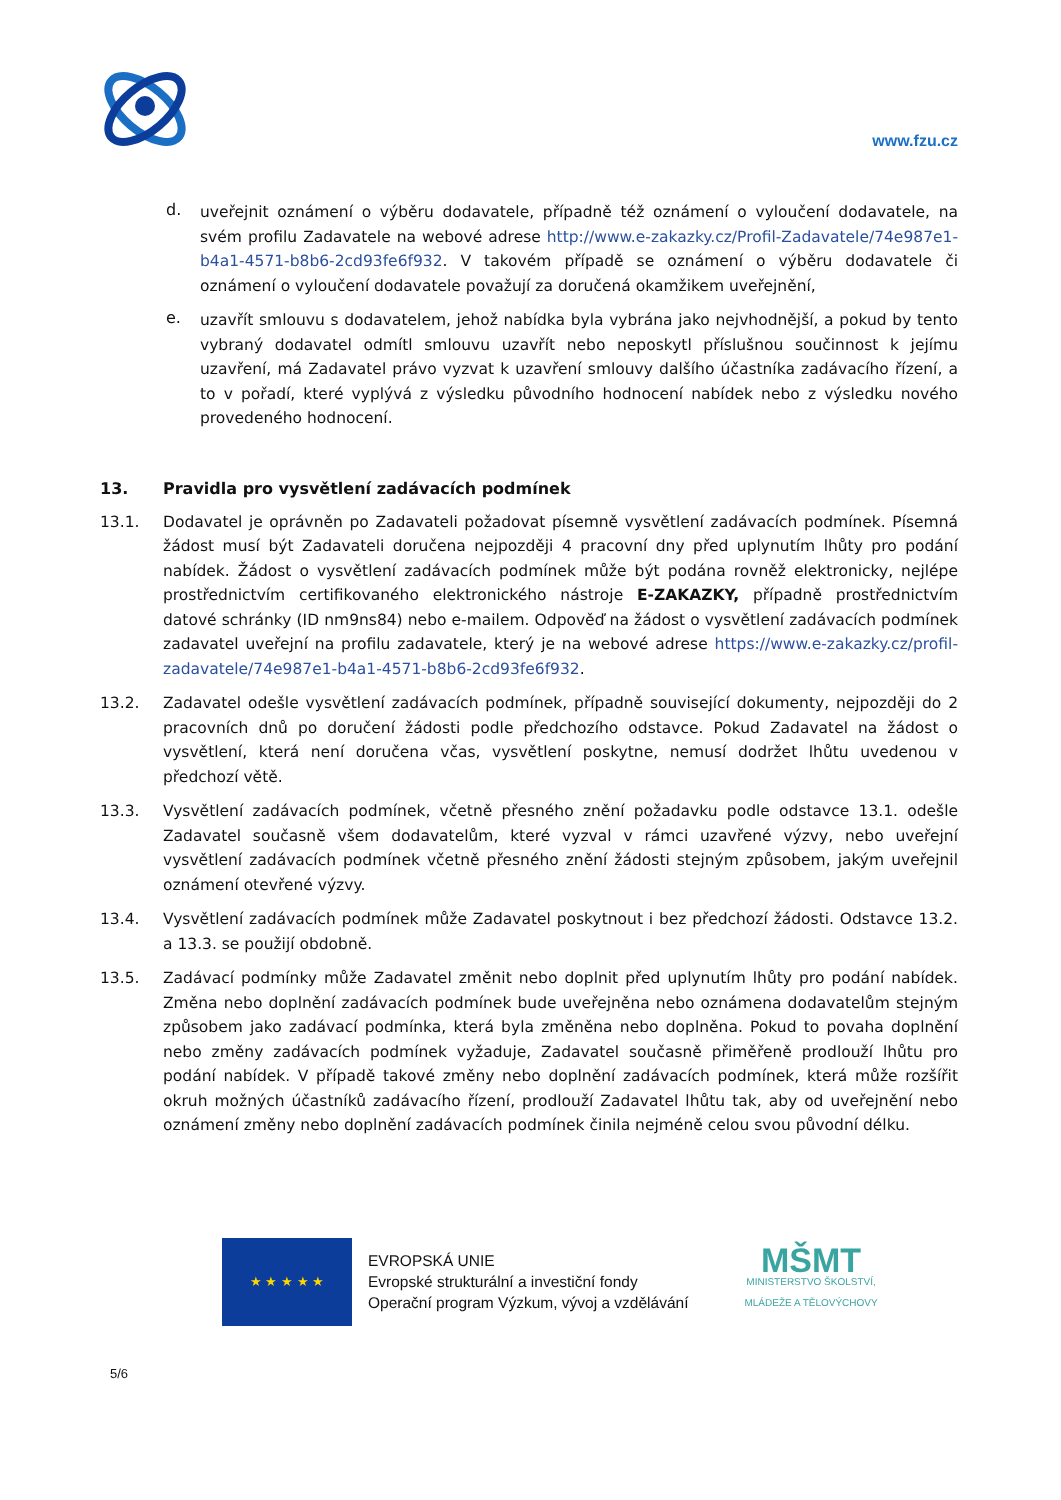www.fzu.cz
d.
uveřejnit oznámení o výběru dodavatele, případně též oznámení o vyloučení dodavatele, na svém profilu Zadavatele na webové adrese http://www.e-zakazky.cz/Profil-Zadavatele/74e987e1-b4a1-4571-b8b6-2cd93fe6f932. V takovém případě se oznámení o výběru dodavatele či oznámení o vyloučení dodavatele považují za doručená okamžikem uveřejnění,
e.
uzavřít smlouvu s dodavatelem, jehož nabídka byla vybrána jako nejvhodnější, a pokud by tento vybraný dodavatel odmítl smlouvu uzavřít nebo neposkytl příslušnou součinnost k jejímu uzavření, má Zadavatel právo vyzvat k uzavření smlouvy dalšího účastníka zadávacího řízení, a to v pořadí, které vyplývá z výsledku původního hodnocení nabídek nebo z výsledku nového provedeného hodnocení.
13. Pravidla pro vysvětlení zadávacích podmínek
13.1. Dodavatel je oprávněn po Zadavateli požadovat písemně vysvětlení zadávacích podmínek. Písemná žádost musí být Zadavateli doručena nejpozději 4 pracovní dny před uplynutím lhůty pro podání nabídek. Žádost o vysvětlení zadávacích podmínek může být podána rovněž elektronicky, nejlépe prostřednictvím certifikovaného elektronického nástroje E-ZAKAZKY, případně prostřednictvím datové schránky (ID nm9ns84) nebo e-mailem. Odpověď na žádost o vysvětlení zadávacích podmínek zadavatel uveřejní na profilu zadavatele, který je na webové adrese https://www.e-zakazky.cz/profil-zadavatele/74e987e1-b4a1-4571-b8b6-2cd93fe6f932.
13.2. Zadavatel odešle vysvětlení zadávacích podmínek, případně související dokumenty, nejpozději do 2 pracovních dnů po doručení žádosti podle předchozího odstavce. Pokud Zadavatel na žádost o vysvětlení, která není doručena včas, vysvětlení poskytne, nemusí dodržet lhůtu uvedenou v předchozí větě.
13.3. Vysvětlení zadávacích podmínek, včetně přesného znění požadavku podle odstavce 13.1. odešle Zadavatel současně všem dodavatelům, které vyzval v rámci uzavřené výzvy, nebo uveřejní vysvětlení zadávacích podmínek včetně přesného znění žádosti stejným způsobem, jakým uveřejnil oznámení otevřené výzvy.
13.4. Vysvětlení zadávacích podmínek může Zadavatel poskytnout i bez předchozí žádosti. Odstavce 13.2. a 13.3. se použijí obdobně.
13.5. Zadávací podmínky může Zadavatel změnit nebo doplnit před uplynutím lhůty pro podání nabídek. Změna nebo doplnění zadávacích podmínek bude uveřejněna nebo oznámena dodavatelům stejným způsobem jako zadávací podmínka, která byla změněna nebo doplněna. Pokud to povaha doplnění nebo změny zadávacích podmínek vyžaduje, Zadavatel současně přiměřeně prodlouží lhůtu pro podání nabídek. V případě takové změny nebo doplnění zadávacích podmínek, která může rozšířit okruh možných účastníků zadávacího řízení, prodlouží Zadavatel lhůtu tak, aby od uveřejnění nebo oznámení změny nebo doplnění zadávacích podmínek činila nejméně celou svou původní délku.
★ ★ ★ ★ ★
EVROPSKÁ UNIE
Evropské strukturální a investiční fondy
Operační program Výzkum, vývoj a vzdělávání
MŠMT
MINISTERSTVO ŠKOLSTVÍ,
MLÁDEŽE A TĚLOVÝCHOVY
5/6